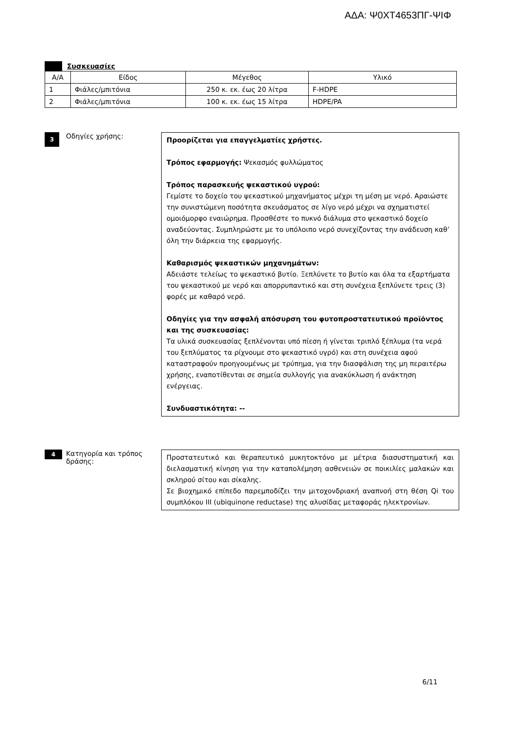ΑΔΑ: Ψ0ΧΤ4653ΠΓ-ΨΙΦ
Συσκευασίες
| Α/Α | Είδος | Μέγεθος | Υλικό |
| 1 | Φιάλες/μπιτόνια | 250 κ. εκ. έως 20 λίτρα | F-HDPE |
| 2 | Φιάλες/μπιτόνια | 100 κ. εκ. έως 15 λίτρα | HDPE/PA |
3
Οδηγίες χρήσης:
Προορίζεται για επαγγελματίες χρήστες.
Τρόπος εφαρμογής: Ψεκασμός φυλλώματος
Τρόπος παρασκευής ψεκαστικού υγρού:
Γεμίστε το δοχείο του ψεκαστικού μηχανήματος μέχρι τη μέση με νερό. Αραιώστε την συνιστώμενη ποσότητα σκευάσματος σε λίγο νερό μέχρι να σχηματιστεί ομοιόμορφο εναιώρημα. Προσθέστε το πυκνό διάλυμα στο ψεκαστικό δοχείο αναδεύοντας. Συμπληρώστε με το υπόλοιπο νερό συνεχίζοντας την ανάδευση καθ’ όλη την διάρκεια της εφαρμογής.
Καθαρισμός ψεκαστικών μηχανημάτων:
Αδειάστε τελείως το ψεκαστικό βυτίο. Ξεπλύνετε το βυτίο και όλα τα εξαρτήματα του ψεκαστικού με νερό και απορρυπαντικό και στη συνέχεια ξεπλύνετε τρεις (3) φορές με καθαρό νερό.
Οδηγίες για την ασφαλή απόσυρση του φυτοπροστατευτικού προϊόντος και της συσκευασίας:
Τα υλικά συσκευασίας ξεπλένονται υπό πίεση ή γίνεται τριπλό ξέπλυμα (τα νερά του ξεπλύματος τα ρίχνουμε στο ψεκαστικό υγρό) και στη συνέχεια αφού καταστραφούν προηγουμένως με τρύπημα, για την διασφάλιση της μη περαιτέρω χρήσης, εναποτίθενται σε σημεία συλλογής για ανακύκλωση ή ανάκτηση ενέργειας.
Συνδυαστικότητα: --
4
Κατηγορία και τρόπος δράσης:
Προστατευτικό και θεραπευτικό μυκητοκτόνο με μέτρια διασυστηματική και διελασματική κίνηση για την καταπολέμηση ασθενειών σε ποικιλίες μαλακών και σκληρού σίτου και σίκαλης.
Σε βιοχημικό επίπεδο παρεμποδίζει την μιτοχονδριακή αναπνοή στη θέση Qi του συμπλόκου III (ubiquinone reductase) της αλυσίδας μεταφοράς ηλεκτρονίων.
6/11